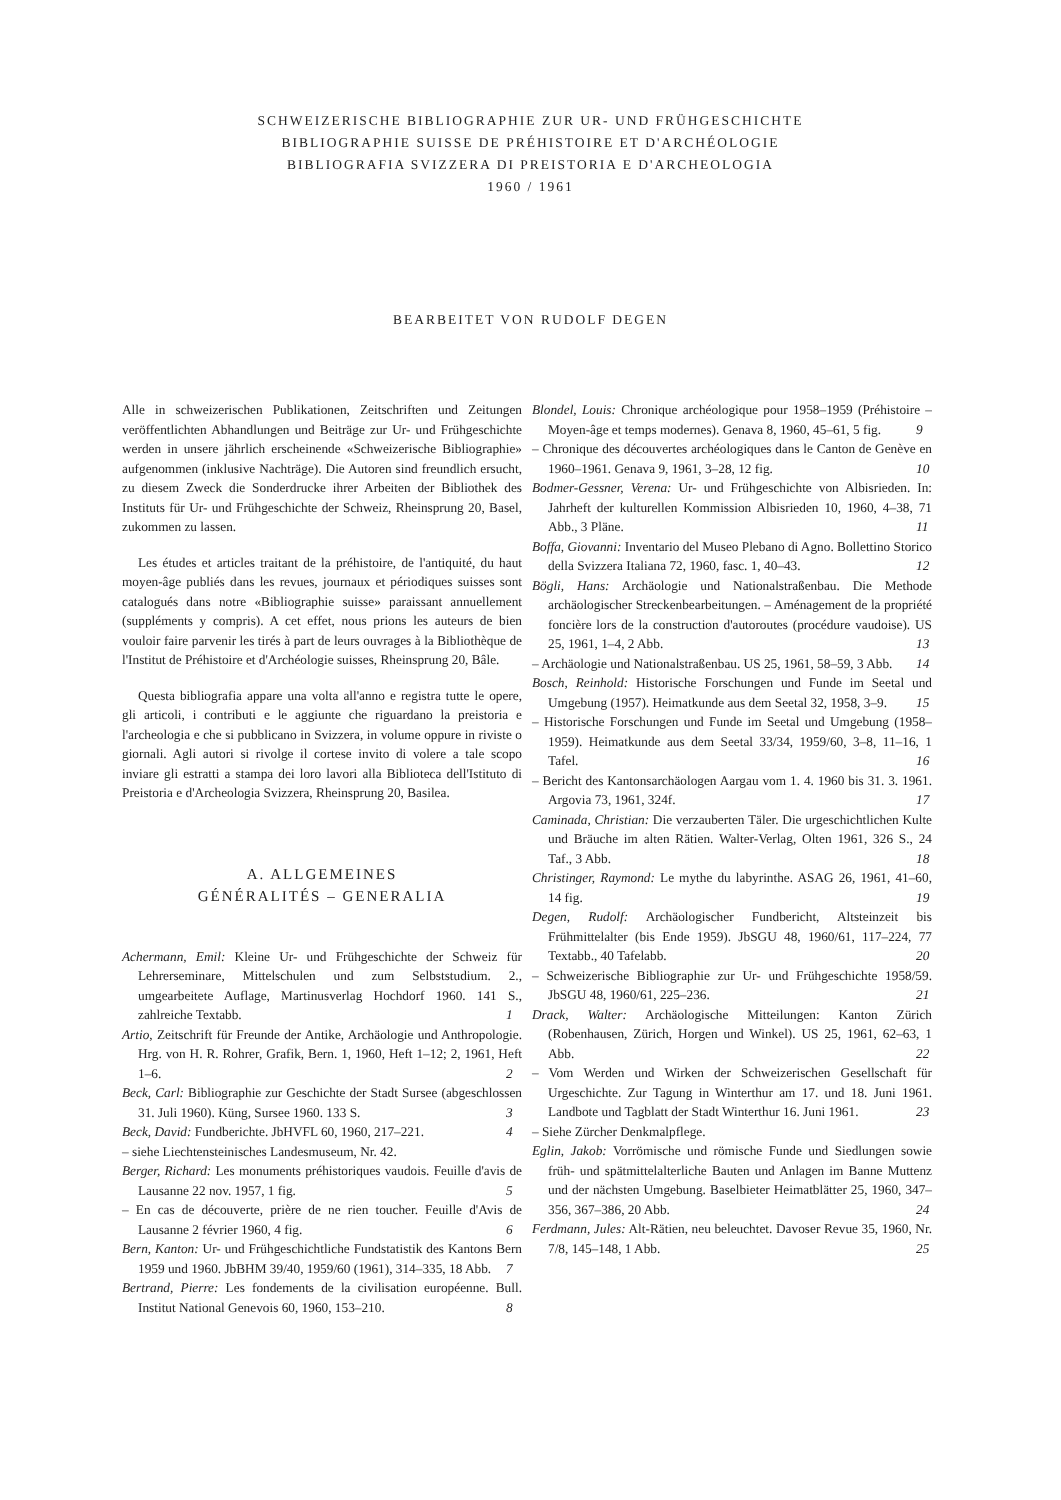SCHWEIZERISCHE BIBLIOGRAPHIE ZUR UR- UND FRÜHGESCHICHTE
BIBLIOGRAPHIE SUISSE DE PRÉHISTOIRE ET D'ARCHÉOLOGIE
BIBLIOGRAFIA SVIZZERA DI PREISTORIA E D'ARCHEOLOGIA
1960 / 1961
BEARBEITET VON RUDOLF DEGEN
Alle in schweizerischen Publikationen, Zeitschriften und Zeitungen veröffentlichten Abhandlungen und Beiträge zur Ur- und Frühgeschichte werden in unsere jährlich erscheinende «Schweizerische Bibliographie» aufgenommen (inklusive Nachträge). Die Autoren sind freundlich ersucht, zu diesem Zweck die Sonderdrucke ihrer Arbeiten der Bibliothek des Instituts für Ur- und Frühgeschichte der Schweiz, Rheinsprung 20, Basel, zukommen zu lassen.
Les études et articles traitant de la préhistoire, de l'antiquité, du haut moyen-âge publiés dans les revues, journaux et périodiques suisses sont catalogués dans notre «Bibliographie suisse» paraissant annuellement (suppléments y compris). A cet effet, nous prions les auteurs de bien vouloir faire parvenir les tirés à part de leurs ouvrages à la Bibliothèque de l'Institut de Préhistoire et d'Archéologie suisses, Rheinsprung 20, Bâle.
Questa bibliografia appare una volta all'anno e registra tutte le opere, gli articoli, i contributi e le aggiunte che riguardano la preistoria e l'archeologia e che si pubblicano in Svizzera, in volume oppure in riviste o giornali. Agli autori si rivolge il cortese invito di volere a tale scopo inviare gli estratti a stampa dei loro lavori alla Biblioteca dell'Istituto di Preistoria e d'Archeologia Svizzera, Rheinsprung 20, Basilea.
A. ALLGEMEINES
GÉNÉRALITÉS – GENERALIA
Achermann, Emil: Kleine Ur- und Frühgeschichte der Schweiz für Lehrerseminare, Mittelschulen und zum Selbststudium. 2., umgearbeitete Auflage, Martinusverlag Hochdorf 1960. 141 S., zahlreiche Textabb. 1
Artio, Zeitschrift für Freunde der Antike, Archäologie und Anthropologie. Hrg. von H. R. Rohrer, Grafik, Bern. 1, 1960, Heft 1–12; 2, 1961, Heft 1–6. 2
Beck, Carl: Bibliographie zur Geschichte der Stadt Sursee (abgeschlossen 31. Juli 1960). Küng, Sursee 1960. 133 S. 3
Beck, David: Fundberichte. JbHVFL 60, 1960, 217–221. 4
– siehe Liechtensteinisches Landesmuseum, Nr. 42.
Berger, Richard: Les monuments préhistoriques vaudois. Feuille d'avis de Lausanne 22 nov. 1957, 1 fig. 5
– En cas de découverte, prière de ne rien toucher. Feuille d'Avis de Lausanne 2 février 1960, 4 fig. 6
Bern, Kanton: Ur- und Frühgeschichtliche Fundstatistik des Kantons Bern 1959 und 1960. JbBHM 39/40, 1959/60 (1961), 314–335, 18 Abb. 7
Bertrand, Pierre: Les fondements de la civilisation européenne. Bull. Institut National Genevois 60, 1960, 153–210. 8
Blondel, Louis: Chronique archéologique pour 1958–1959 (Préhistoire – Moyen-âge et temps modernes). Genava 8, 1960, 45–61, 5 fig. 9
– Chronique des découvertes archéologiques dans le Canton de Genève en 1960–1961. Genava 9, 1961, 3–28, 12 fig. 10
Bodmer-Gessner, Verena: Ur- und Frühgeschichte von Albisrieden. In: Jahrheft der kulturellen Kommission Albisrieden 10, 1960, 4–38, 71 Abb., 3 Pläne. 11
Boffa, Giovanni: Inventario del Museo Plebano di Agno. Bollettino Storico della Svizzera Italiana 72, 1960, fasc. 1, 40–43. 12
Bögli, Hans: Archäologie und Nationalstraßenbau. Die Methode archäologischer Streckenbearbeitungen. – Aménagement de la propriété foncière lors de la construction d'autoroutes (procédure vaudoise). US 25, 1961, 1–4, 2 Abb. 13
– Archäologie und Nationalstraßenbau. US 25, 1961, 58–59, 3 Abb. 14
Bosch, Reinhold: Historische Forschungen und Funde im Seetal und Umgebung (1957). Heimatkunde aus dem Seetal 32, 1958, 3–9. 15
– Historische Forschungen und Funde im Seetal und Umgebung (1958–1959). Heimatkunde aus dem Seetal 33/34, 1959/60, 3–8, 11–16, 1 Tafel. 16
– Bericht des Kantonsarchäologen Aargau vom 1. 4. 1960 bis 31. 3. 1961. Argovia 73, 1961, 324f. 17
Caminada, Christian: Die verzauberten Täler. Die urgeschichtlichen Kulte und Bräuche im alten Rätien. Walter-Verlag, Olten 1961, 326 S., 24 Taf., 3 Abb. 18
Christinger, Raymond: Le mythe du labyrinthe. ASAG 26, 1961, 41–60, 14 fig. 19
Degen, Rudolf: Archäologischer Fundbericht, Altsteinzeit bis Frühmittelalter (bis Ende 1959). JbSGU 48, 1960/61, 117–224, 77 Textabb., 40 Tafelabb. 20
– Schweizerische Bibliographie zur Ur- und Frühgeschichte 1958/59. JbSGU 48, 1960/61, 225–236. 21
Drack, Walter: Archäologische Mitteilungen: Kanton Zürich (Robenhausen, Zürich, Horgen und Winkel). US 25, 1961, 62–63, 1 Abb. 22
– Vom Werden und Wirken der Schweizerischen Gesellschaft für Urgeschichte. Zur Tagung in Winterthur am 17. und 18. Juni 1961. Landbote und Tagblatt der Stadt Winterthur 16. Juni 1961. 23
– Siehe Zürcher Denkmalpflege.
Eglin, Jakob: Vorrömische und römische Funde und Siedlungen sowie früh- und spätmittelalterliche Bauten und Anlagen im Banne Muttenz und der nächsten Umgebung. Baselbieter Heimatblätter 25, 1960, 347–356, 367–386, 20 Abb. 24
Ferdmann, Jules: Alt-Rätien, neu beleuchtet. Davoser Revue 35, 1960, Nr. 7/8, 145–148, 1 Abb. 25